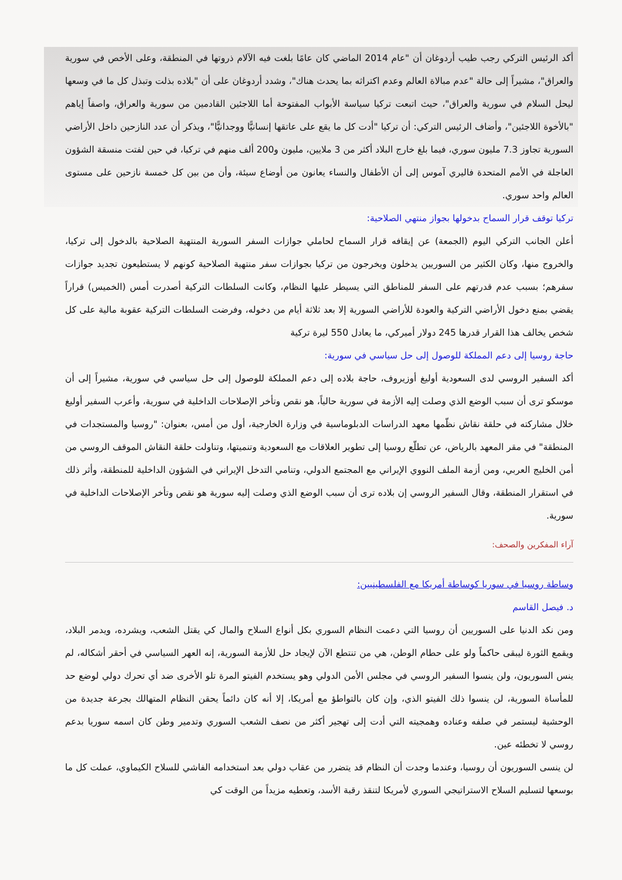أكد الرئيس التركي رجب طيب أردوغان أن "عام 2014 الماضي كان عامًا بلغت فيه الآلام ذروتها في المنطقة، وعلى الأخص في سورية والعراق"، مشيراً إلى حالة "عدم مبالاة العالم وعدم اكتراثه بما يحدث هناك"، وشدد أردوغان على أن "بلاده بذلت وتبذل كل ما في وسعها ليحل السلام في سورية والعراق"، حيث اتبعت تركيا سياسة الأبواب المفتوحة أما اللاجئين القادمين من سورية والعراق، واصفاً إياهم "بالأخوة اللاجئين"، وأضاف الرئيس التركي: أن تركيا "أدت كل ما يقع على عاتقها إنسانيًّا ووجدانيًّا"، ويذكر أن عدد النازحين داخل الأراضي السورية تجاوز 7.3 مليون سوري، فيما بلغ خارج البلاد أكثر من 3 ملايين، مليون و200 ألف منهم في تركيا، في حين لفتت منسقة الشؤون العاجلة في الأمم المتحدة فاليري آموس إلى أن الأطفال والنساء يعانون من أوضاع سيئة، وأن من بين كل خمسة نازحين على مستوى العالم واحد سوري.
تركيا توقف قرار السماح بدخولها بجواز منتهي الصلاحية:
أعلن الجانب التركي اليوم (الجمعة) عن إيقافه قرار السماح لحاملي جوازات السفر السورية المنتهية الصلاحية بالدخول إلى تركيا، والخروج منها، وكان الكثير من السوريين يدخلون ويخرجون من تركيا بجوازات سفر منتهية الصلاحية كونهم لا يستطيعون تجديد جوازات سفرهم؛ بسبب عدم قدرتهم على السفر للمناطق التي يسيطر عليها النظام، وكانت السلطات التركية أصدرت أمس (الخميس) قراراً يقضي بمنع دخول الأراضي التركية والعودة للأراضي السورية إلا بعد ثلاثة أيام من دخوله، وفرضت السلطات التركية عقوبة مالية على كل شخص يخالف هذا القرار قدرها 245 دولار أميركي، ما يعادل 550 ليرة تركية
حاجة روسيا إلى دعم المملكة للوصول إلى حل سياسي في سورية:
أكد السفير الروسي لدى السعودية أوليغ أوزيروف، حاجة بلاده إلى دعم المملكة للوصول إلى حل سياسي في سورية، مشيراً إلى أن موسكو ترى أن سبب الوضع الذي وصلت إليه الأزمة في سورية حالياً، هو نقص وتأخر الإصلاحات الداخلية في سورية، وأعرب السفير أوليغ خلال مشاركته في حلقة نقاش نظّمها معهد الدراسات الدبلوماسية في وزارة الخارجية، أول من أمس، بعنوان: "روسيا والمستجدات في المنطقة" في مقر المعهد بالرياض، عن تطلّع روسيا إلى تطوير العلاقات مع السعودية وتنميتها، وتناولت حلقة النقاش الموقف الروسي من أمن الخليج العربي، ومن أزمة الملف النووي الإيراني مع المجتمع الدولي، وتنامي التدخل الإيراني في الشؤون الداخلية للمنطقة، وأثر ذلك في استقرار المنطقة، وقال السفير الروسي إن بلاده ترى أن سبب الوضع الذي وصلت إليه سورية هو نقص وتأخر الإصلاحات الداخلية في سورية.
آراء المفكرين والصحف:
وساطة روسيا في سوريا كوساطة أمريكا مع الفلسطينيين:
د. فيصل القاسم
ومن نكد الدنيا على السوريين أن روسيا التي دعمت النظام السوري بكل أنواع السلاح والمال كي يقتل الشعب، ويشرده، ويدمر البلاد، ويقمع الثورة ليبقى حاكماً ولو على حطام الوطن، هي من تنتطع الآن لإيجاد حل للأزمة السورية، إنه العهر السياسي في أحقر أشكاله، لم ينس السوريون، ولن ينسوا السفير الروسي في مجلس الأمن الدولي وهو يستخدم الفيتو المرة تلو الأخرى ضد أي تحرك دولي لوضع حد للمأساة السورية، لن ينسوا ذلك الفيتو الذي، وإن كان بالتواطؤ مع أمريكا، إلا أنه كان دائماً يحقن النظام المتهالك بجرعة جديدة من الوحشية ليستمر في صلفه وعناده وهمجيته التي أدت إلى تهجير أكثر من نصف الشعب السوري وتدمير وطن كان اسمه سوريا بدعم روسي لا تخطئه عين.
لن ينسى السوريون أن روسيا، وعندما وجدت أن النظام قد يتضرر من عقاب دولي بعد استخدامه الفاشي للسلاح الكيماوي، عملت كل ما بوسعها لتسليم السلاح الاستراتيجي السوري لأمريكا لتنقذ رقبة الأسد، وتعطيه مزيداً من الوقت كي